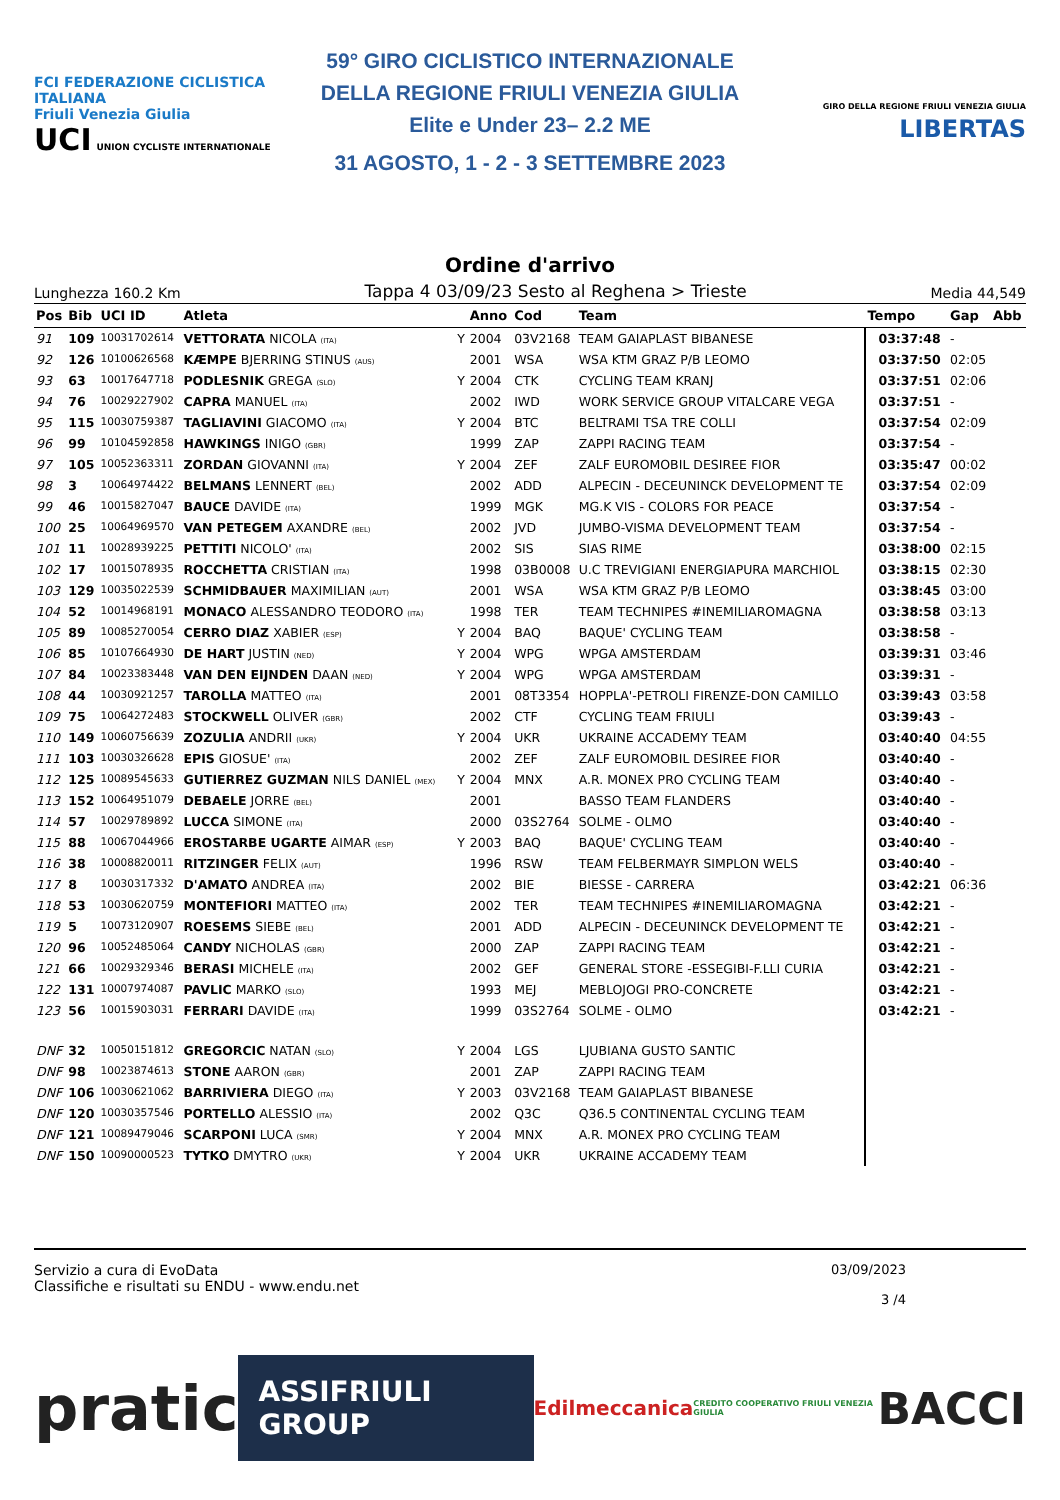FCI FEDERAZIONE CICLISTICA ITALIANA
Friuli Venezia Giulia
UCI UNION CYCLISTE INTERNATIONALE
59° GIRO CICLISTICO INTERNAZIONALE
DELLA REGIONE FRIULI VENEZIA GIULIA
Elite e Under 23– 2.2 ME
31 AGOSTO, 1 - 2 - 3 SETTEMBRE 2023
GIRO DELLA REGIONE FRIULI VENEZIA GIULIA LIBERTAS
Ordine d'arrivo
Lunghezza 160.2 Km Tappa 4 03/09/23 Sesto al Reghena > Trieste Media 44,549
| Pos | Bib | UCI ID | Atleta | | Anno | Cod | Team | Tempo | Gap | Abb |
| --- | --- | --- | --- | --- | --- | --- | --- | --- | --- | --- |
| 91 | 109 | 10031702614 | VETTORATA NICOLA (ITA) | Y | 2004 | 03V2168 | TEAM GAIAPLAST BIBANESE | 03:37:48 | - | |
| 92 | 126 | 10100626568 | KÆMPE BJERRING STINUS (AUS) | | 2001 | WSA | WSA KTM GRAZ P/B LEOMO | 03:37:50 | 02:05 | |
| 93 | 63 | 10017647718 | PODLESNIK GREGA (SLO) | Y | 2004 | CTK | CYCLING TEAM KRANJ | 03:37:51 | 02:06 | |
| 94 | 76 | 10029227902 | CAPRA MANUEL (ITA) | | 2002 | IWD | WORK SERVICE GROUP VITALCARE VEGA | 03:37:51 | - | |
| 95 | 115 | 10030759387 | TAGLIAVINI GIACOMO (ITA) | Y | 2004 | BTC | BELTRAMI TSA TRE COLLI | 03:37:54 | 02:09 | |
| 96 | 99 | 10104592858 | HAWKINGS INIGO (GBR) | | 1999 | ZAP | ZAPPI RACING TEAM | 03:37:54 | - | |
| 97 | 105 | 10052363311 | ZORDAN GIOVANNI (ITA) | Y | 2004 | ZEF | ZALF EUROMOBIL DESIREE FIOR | 03:35:47 | 00:02 | |
| 98 | 3 | 10064974422 | BELMANS LENNERT (BEL) | | 2002 | ADD | ALPECIN - DECEUNINCK DEVELOPMENT TE | 03:37:54 | 02:09 | |
| 99 | 46 | 10015827047 | BAUCE DAVIDE (ITA) | | 1999 | MGK | MG.K VIS - COLORS FOR PEACE | 03:37:54 | - | |
| 100 | 25 | 10064969570 | VAN PETEGEM AXANDRE (BEL) | | 2002 | JVD | JUMBO-VISMA DEVELOPMENT TEAM | 03:37:54 | - | |
| 101 | 11 | 10028939225 | PETTITI NICOLO' (ITA) | | 2002 | SIS | SIAS RIME | 03:38:00 | 02:15 | |
| 102 | 17 | 10015078935 | ROCCHETTA CRISTIAN (ITA) | | 1998 | 03B0008 | U.C TREVIGIANI ENERGIAPURA MARCHIOL | 03:38:15 | 02:30 | |
| 103 | 129 | 10035022539 | SCHMIDBAUER MAXIMILIAN (AUT) | | 2001 | WSA | WSA KTM GRAZ P/B LEOMO | 03:38:45 | 03:00 | |
| 104 | 52 | 10014968191 | MONACO ALESSANDRO TEODORO (ITA) | | 1998 | TER | TEAM TECHNIPES #INEMILIAROMAGNA | 03:38:58 | 03:13 | |
| 105 | 89 | 10085270054 | CERRO DIAZ XABIER (ESP) | Y | 2004 | BAQ | BAQUE' CYCLING TEAM | 03:38:58 | - | |
| 106 | 85 | 10107664930 | DE HART JUSTIN (NED) | Y | 2004 | WPG | WPGA AMSTERDAM | 03:39:31 | 03:46 | |
| 107 | 84 | 10023383448 | VAN DEN EIJNDEN DAAN (NED) | Y | 2004 | WPG | WPGA AMSTERDAM | 03:39:31 | - | |
| 108 | 44 | 10030921257 | TAROLLA MATTEO (ITA) | | 2001 | 08T3354 | HOPPLA'-PETROLI FIRENZE-DON CAMILLO | 03:39:43 | 03:58 | |
| 109 | 75 | 10064272483 | STOCKWELL OLIVER (GBR) | | 2002 | CTF | CYCLING TEAM FRIULI | 03:39:43 | - | |
| 110 | 149 | 10060756639 | ZOZULIA ANDRII (UKR) | Y | 2004 | UKR | UKRAINE ACCADEMY TEAM | 03:40:40 | 04:55 | |
| 111 | 103 | 10030326628 | EPIS GIOSUE' (ITA) | | 2002 | ZEF | ZALF EUROMOBIL DESIREE FIOR | 03:40:40 | - | |
| 112 | 125 | 10089545633 | GUTIERREZ GUZMAN NILS DANIEL (MEX) | Y | 2004 | MNX | A.R. MONEX PRO CYCLING TEAM | 03:40:40 | - | |
| 113 | 152 | 10064951079 | DEBAELE JORRE (BEL) | | 2001 | | BASSO TEAM FLANDERS | 03:40:40 | - | |
| 114 | 57 | 10029789892 | LUCCA SIMONE (ITA) | | 2000 | 03S2764 | SOLME - OLMO | 03:40:40 | - | |
| 115 | 88 | 10067044966 | EROSTARBE UGARTE AIMAR (ESP) | Y | 2003 | BAQ | BAQUE' CYCLING TEAM | 03:40:40 | - | |
| 116 | 38 | 10008820011 | RITZINGER FELIX (AUT) | | 1996 | RSW | TEAM FELBERMAYR SIMPLON WELS | 03:40:40 | - | |
| 117 | 8 | 10030317332 | D'AMATO ANDREA (ITA) | | 2002 | BIE | BIESSE - CARRERA | 03:42:21 | 06:36 | |
| 118 | 53 | 10030620759 | MONTEFIORI MATTEO (ITA) | | 2002 | TER | TEAM TECHNIPES #INEMILIAROMAGNA | 03:42:21 | - | |
| 119 | 5 | 10073120907 | ROESEMS SIEBE (BEL) | | 2001 | ADD | ALPECIN - DECEUNINCK DEVELOPMENT TE | 03:42:21 | - | |
| 120 | 96 | 10052485064 | CANDY NICHOLAS (GBR) | | 2000 | ZAP | ZAPPI RACING TEAM | 03:42:21 | - | |
| 121 | 66 | 10029329346 | BERASI MICHELE (ITA) | | 2002 | GEF | GENERAL STORE -ESSEGIBI-F.LLI CURIA | 03:42:21 | - | |
| 122 | 131 | 10007974087 | PAVLIC MARKO (SLO) | | 1993 | MEJ | MEBLOJOGI PRO-CONCRETE | 03:42:21 | - | |
| 123 | 56 | 10015903031 | FERRARI DAVIDE (ITA) | | 1999 | 03S2764 | SOLME - OLMO | 03:42:21 | - | |
| DNF | 32 | 10050151812 | GREGORCIC NATAN (SLO) | Y | 2004 | LGS | LJUBIANA GUSTO SANTIC | | | |
| DNF | 98 | 10023874613 | STONE AARON (GBR) | | 2001 | ZAP | ZAPPI RACING TEAM | | | |
| DNF | 106 | 10030621062 | BARRIVIERA DIEGO (ITA) | Y | 2003 | 03V2168 | TEAM GAIAPLAST BIBANESE | | | |
| DNF | 120 | 10030357546 | PORTELLO ALESSIO (ITA) | | 2002 | Q3C | Q36.5 CONTINENTAL CYCLING TEAM | | | |
| DNF | 121 | 10089479046 | SCARPONI LUCA (SMR) | Y | 2004 | MNX | A.R. MONEX PRO CYCLING TEAM | | | |
| DNF | 150 | 10090000523 | TYTKO DMYTRO (UKR) | Y | 2004 | UKR | UKRAINE ACCADEMY TEAM | | | |
Servizio a cura di EvoData
Classifiche e risultati su ENDU - www.endu.net
03/09/2023
3 /4
pratic ASSIFRIULI GROUP Edilmeccanica CREDITO COOPERATIVO FRIULI VENEZIA GIULIA BACCI